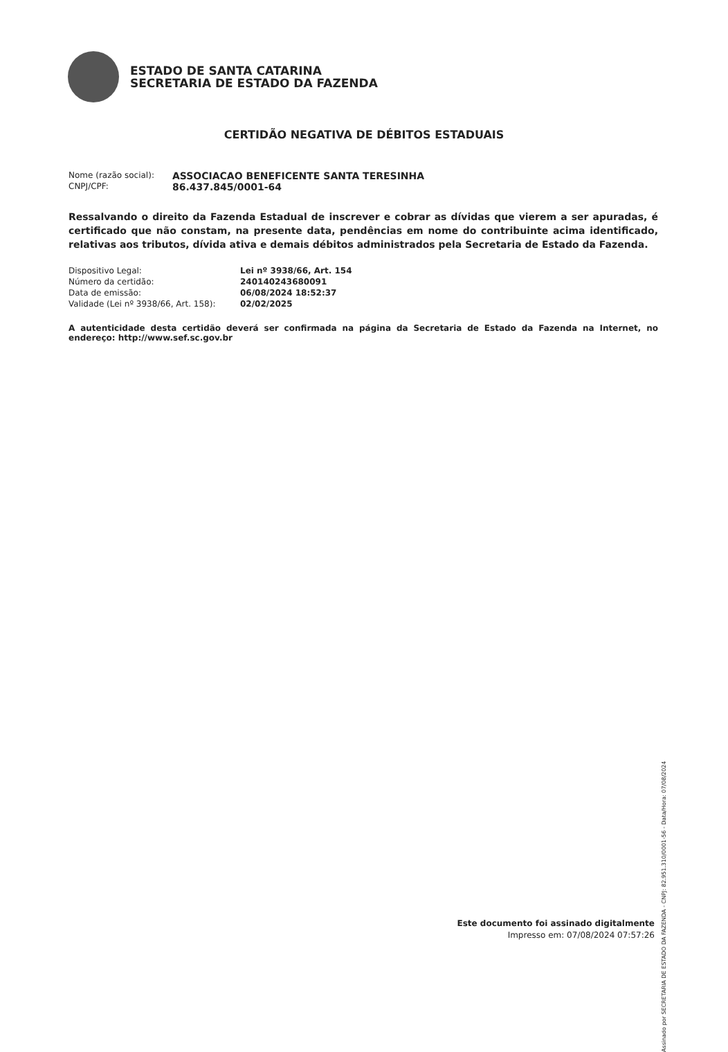ESTADO DE SANTA CATARINA
SECRETARIA DE ESTADO DA FAZENDA
CERTIDÃO NEGATIVA DE DÉBITOS ESTADUAIS
Nome (razão social):
ASSOCIACAO BENEFICENTE SANTA TERESINHA
CNPJ/CPF:
86.437.845/0001-64
Ressalvando o direito da Fazenda Estadual de inscrever e cobrar as dívidas que vierem a ser apuradas, é certificado que não constam, na presente data, pendências em nome do contribuinte acima identificado, relativas aos tributos, dívida ativa e demais débitos administrados pela Secretaria de Estado da Fazenda.
Dispositivo Legal: Lei nº 3938/66, Art. 154
Número da certidão: 240140243680091
Data de emissão: 06/08/2024 18:52:37
Validade (Lei nº 3938/66, Art. 158):
02/02/2025
A autenticidade desta certidão deverá ser confirmada na página da Secretaria de Estado da Fazenda na Internet, no endereço: http://www.sef.sc.gov.br
Este documento foi assinado digitalmente
Impresso em: 07/08/2024 07:57:26
Assinado por SECRETARIA DE ESTADO DA FAZENDA - CNPJ: 82.951.310/0001-56 - Data/Hora: 07/08/2024